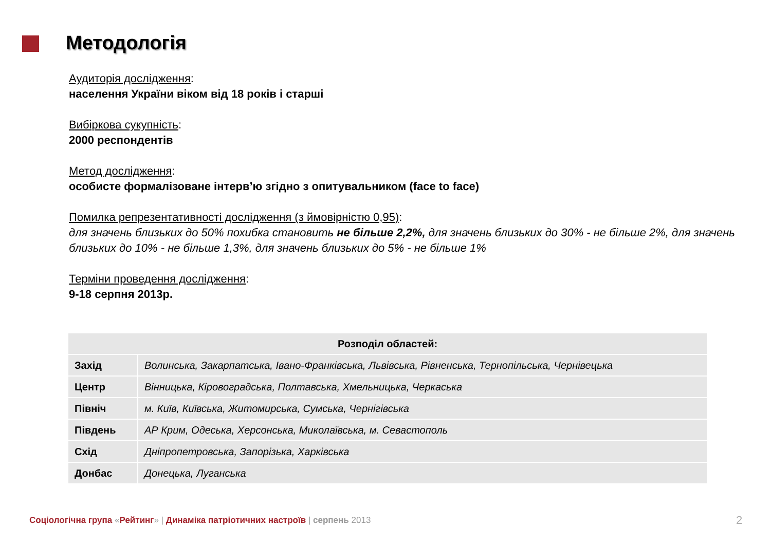Методологія
Аудиторія дослідження:
населення України віком від 18 років і старші
Вибіркова сукупність:
2000 респондентів
Метод дослідження:
особисте формалізоване інтерв’ю згідно з опитувальником (face to face)
Помилка репрезентативності дослідження (з ймовірністю 0,95):
для значень близьких до 50% похибка становить не більше 2,2%, для значень близьких до 30% - не більше 2%, для значень близьких до 10% - не більше 1,3%, для значень близьких до 5% - не більше 1%
Терміни проведення дослідження:
9-18 серпня 2013р.
| Розподіл областей: | |
| --- | --- |
| Захід | Волинська, Закарпатська, Івано-Франківська, Львівська, Рівненська, Тернопільська, Чернівецька |
| Центр | Вінницька, Кіровоградська, Полтавська, Хмельницька, Черкаська |
| Північ | м. Київ, Київська, Житомирська, Сумська, Чернігівська |
| Південь | АР Крим, Одеська, Херсонська, Миколаївська, м. Севастополь |
| Схід | Дніпропетровська, Запорізька, Харківська |
| Донбас | Донецька, Луганська |
Соціологічна група «Рейтинг» | Динаміка патріотичних настроїв | серпень 2013
2